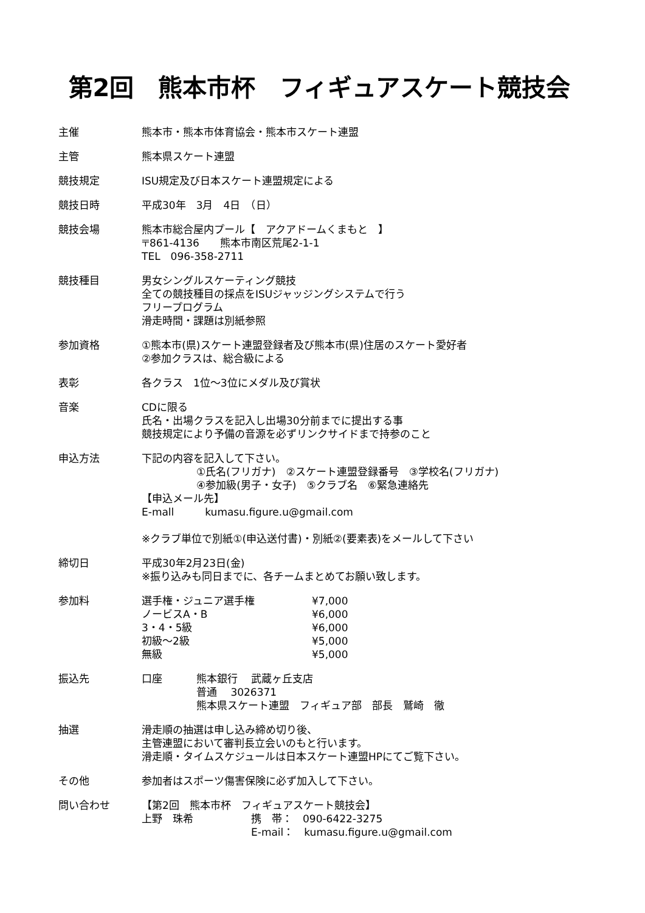第2回　熊本市杯　フィギュアスケート競技会
主催 熊本市・熊本市体育協会・熊本市スケート連盟
主管 熊本県スケート連盟
競技規定 ISU規定及び日本スケート連盟規定による
競技日時 平成30年　3月　4日　（日）
競技会場 熊本市総合屋内プール【　アクアドームくまもと　】
〒861-4136　　熊本市南区荒尾2-1-1
TEL　096-358-2711
競技種目 男女シングルスケーティング競技
全ての競技種目の採点をISUジャッジングシステムで行う
フリープログラム
滑走時間・課題は別紙参照
参加資格 ①熊本市(県)スケート連盟登録者及び熊本市(県)住居のスケート愛好者
②参加クラスは、総合級による
表彰 各クラス　1位～3位にメダル及び賞状
音楽 CDに限る
氏名・出場クラスを記入し出場30分前までに提出する事
競技規定により予備の音源を必ずリンクサイドまで持参のこと
申込方法 下記の内容を記入して下さい。
①氏名(フリガナ)　②スケート連盟登録番号　③学校名(フリガナ)
④参加級(男子・女子)　⑤クラブ名　⑥緊急連絡先
【申込メール先】
E-mall　　　kumasu.figure.u@gmail.com
※クラブ単位で別紙①(申込送付書)・別紙②(要素表)をメールして下さい
締切日 平成30年2月23日(金)
※振り込みも同日までに、各チームまとめてお願い致します。
参加料
| 選手権・ジュニア選手権 | ¥7,000 |
| ノービスA・B | ¥6,000 |
| 3・4・5級 | ¥6,000 |
| 初級～2級 | ¥5,000 |
| 無級 | ¥5,000 |
振込先 口座 熊本銀行　 武蔵ヶ丘支店
普通　 3026371
熊本県スケート連盟　フィギュア部　部長　鷲崎　徹
抽選 滑走順の抽選は申し込み締め切り後、
主管連盟において審判長立会いのもと行います。
滑走順・タイムスケジュールは日本スケート連盟HPにてご覧下さい。
その他 参加者はスポーツ傷害保険に必ず加入して下さい。
問い合わせ 【第2回　熊本市杯　フィギュアスケート競技会】
上野　珠希 携　帯：　090-6422-3275
E-mail：　kumasu.figure.u@gmail.com